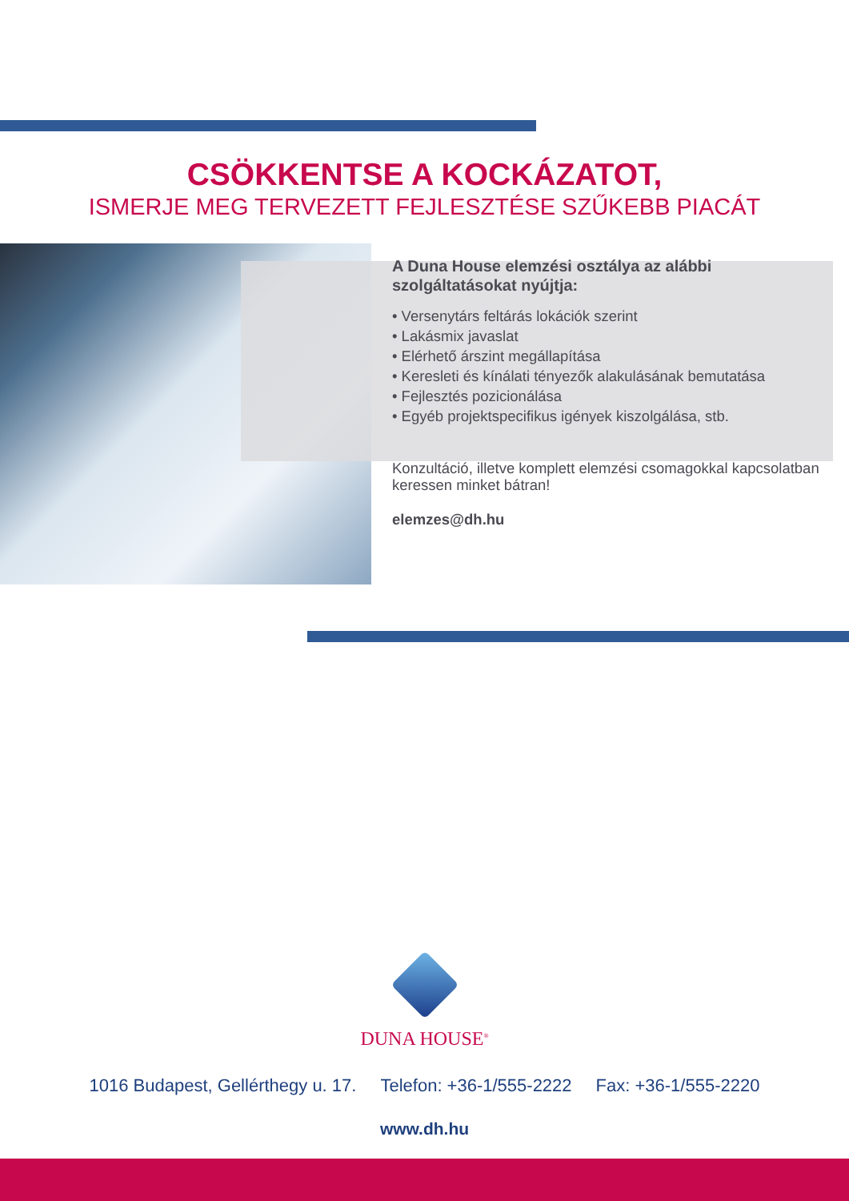CSÖKKENTSE A KOCKÁZATOT,
ISMERJE MEG TERVEZETT FEJLESZTÉSE SZŰKEBB PIACÁT
A Duna House elemzési osztálya az alábbi szolgáltatásokat nyújtja:
• Versenytárs feltárás lokációk szerint
• Lakásmix javaslat
• Elérhető árszint megállapítása
• Keresleti és kínálati tényezők alakulásának bemutatása
• Fejlesztés pozicionálása
• Egyéb projektspecifikus igények kiszolgálása, stb.
Konzultáció, illetve komplett elemzési csomagokkal kapcsolatban keressen minket bátran!
elemzes@dh.hu
DUNA HOUSE<sup>®</sup>
1016 Budapest, Gellérthegy u. 17. Telefon: +36-1/555-2222 Fax: +36-1/555-2220
www.dh.hu